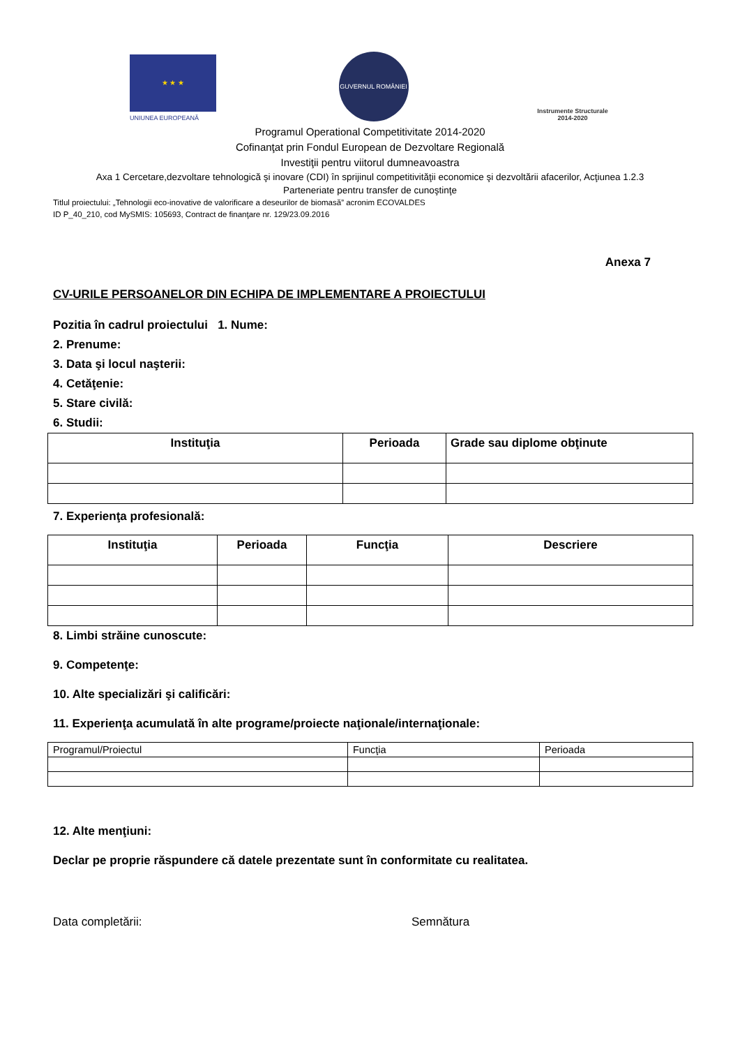★ ★ ★
UNIUNEA EUROPEANĂ
GUVERNUL ROMÂNIEI
Instrumente Structurale
2014-2020
Programul Operational Competitivitate 2014-2020
Cofinanţat prin Fondul European de Dezvoltare Regională
Investiţii pentru viitorul dumneavoastra
Axa 1 Cercetare,dezvoltare tehnologică şi inovare (CDI) în sprijinul competitivităţii economice şi dezvoltării afacerilor, Acţiunea 1.2.3
Parteneriate pentru transfer de cunoştinţe
Titlul proiectului: „Tehnologii eco-inovative de valorificare a deseurilor de biomasă” acronim ECOVALDES
ID P_40_210, cod MySMIS: 105693, Contract de finanţare nr. 129/23.09.2016
Anexa 7
CV-URILE PERSOANELOR DIN ECHIPA DE IMPLEMENTARE A PROIECTULUI
Pozitia în cadrul proiectului 1. Nume:
2. Prenume:
3. Data şi locul naşterii:
4. Cetăţenie:
5. Stare civilă:
6. Studii:
| Instituţia | Perioada | Grade sau diplome obţinute |
| --- | --- | --- |
7. Experienţa profesională:
| Instituţia | Perioada | Funcţia | Descriere |
| --- | --- | --- | --- |
8. Limbi străine cunoscute:
9. Competenţe:
10. Alte specializări şi calificări:
11. Experienţa acumulată în alte programe/proiecte naţionale/internaţionale:
| Programul/Proiectul | Funcţia | Perioada |
12. Alte menţiuni:
Declar pe proprie răspundere că datele prezentate sunt în conformitate cu realitatea.
Data completării: Semnătura